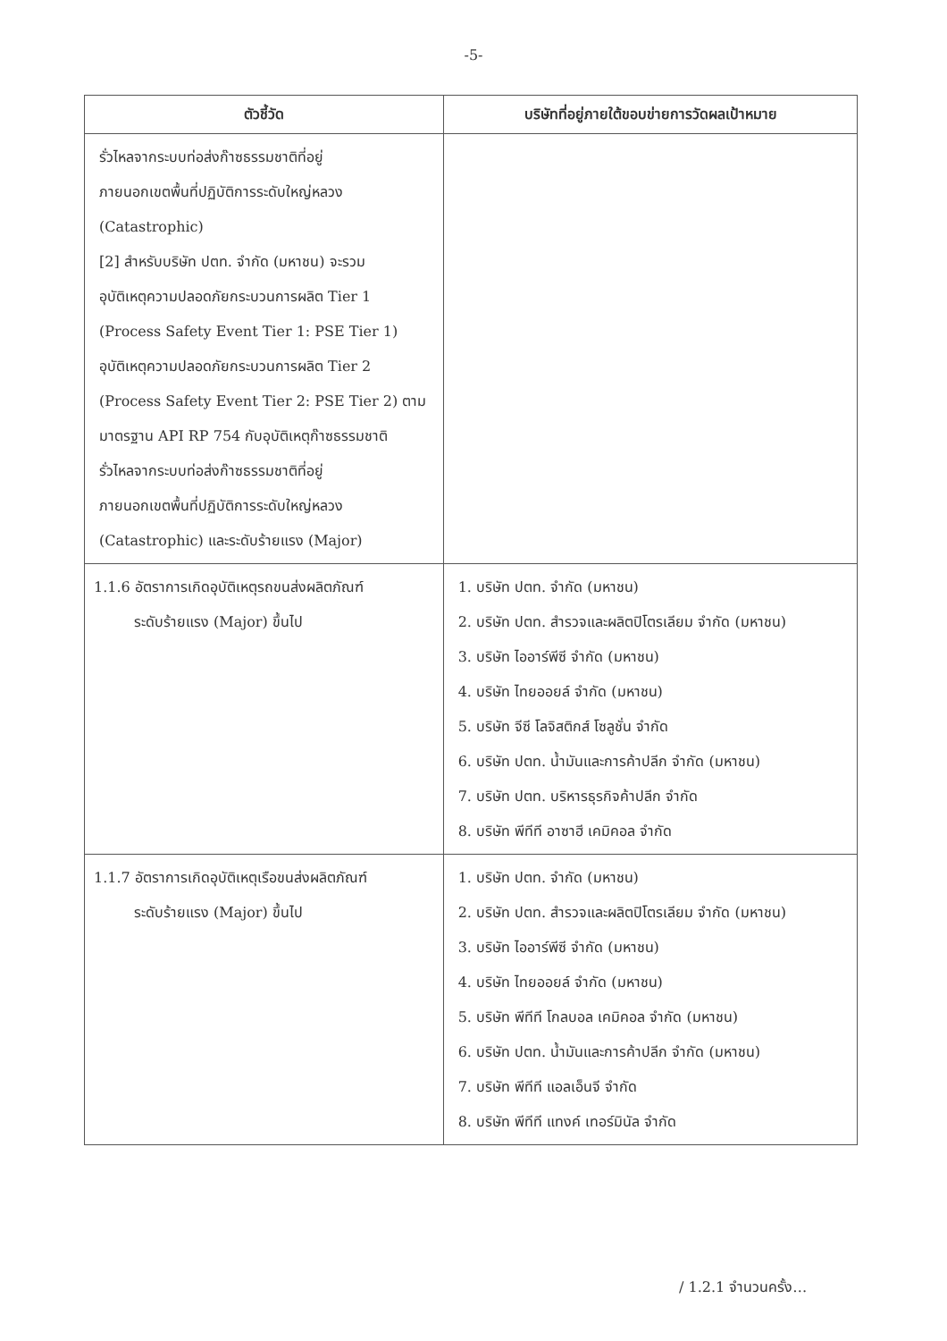-5-
| ตัวชี้วัด | บริษัทที่อยู่ภายใต้ขอบข่ายการวัดผลเป้าหมาย |
| --- | --- |
| รั่วไหลจากระบบท่อส่งก๊าซธรรมชาติที่อยู่ ภายนอกเขตพื้นที่ปฏิบัติการระดับใหญ่หลวง (Catastrophic) [2] สำหรับบริษัท ปตท. จำกัด (มหาชน) จะรวม อุบัติเหตุความปลอดภัยกระบวนการผลิต Tier 1 (Process Safety Event Tier 1: PSE Tier 1) อุบัติเหตุความปลอดภัยกระบวนการผลิต Tier 2 (Process Safety Event Tier 2: PSE Tier 2) ตาม มาตรฐาน API RP 754 กับอุบัติเหตุก๊าซธรรมชาติ รั่วไหลจากระบบท่อส่งก๊าซธรรมชาติที่อยู่ ภายนอกเขตพื้นที่ปฏิบัติการระดับใหญ่หลวง (Catastrophic) และระดับร้ายแรง (Major) | |
| 1.1.6 อัตราการเกิดอุบัติเหตุรถขนส่งผลิตภัณฑ์ ระดับร้ายแรง (Major) ขึ้นไป | 1. บริษัท ปตท. จำกัด (มหาชน) 2. บริษัท ปตท. สำรวจและผลิตปิโตรเลียม จำกัด (มหาชน) 3. บริษัท ไออาร์พีซี จำกัด (มหาชน) 4. บริษัท ไทยออยล์ จำกัด (มหาชน) 5. บริษัท จีซี โลจิสติกส์ โซลูชั่น จำกัด 6. บริษัท ปตท. น้ำมันและการค้าปลีก จำกัด (มหาชน) 7. บริษัท ปตท. บริหารธุรกิจค้าปลีก จำกัด 8. บริษัท พีทีที อาซาฮี เคมิคอล จำกัด |
| 1.1.7 อัตราการเกิดอุบัติเหตุเรือขนส่งผลิตภัณฑ์ ระดับร้ายแรง (Major) ขึ้นไป | 1. บริษัท ปตท. จำกัด (มหาชน) 2. บริษัท ปตท. สำรวจและผลิตปิโตรเลียม จำกัด (มหาชน) 3. บริษัท ไออาร์พีซี จำกัด (มหาชน) 4. บริษัท ไทยออยล์ จำกัด (มหาชน) 5. บริษัท พีทีที โกลบอล เคมิคอล จำกัด (มหาชน) 6. บริษัท ปตท. น้ำมันและการค้าปลีก จำกัด (มหาชน) 7. บริษัท พีทีที แอลเอ็นจี จำกัด 8. บริษัท พีทีที แทงค์ เทอร์มินัล จำกัด |
/ 1.2.1 จำนวนครั้ง…